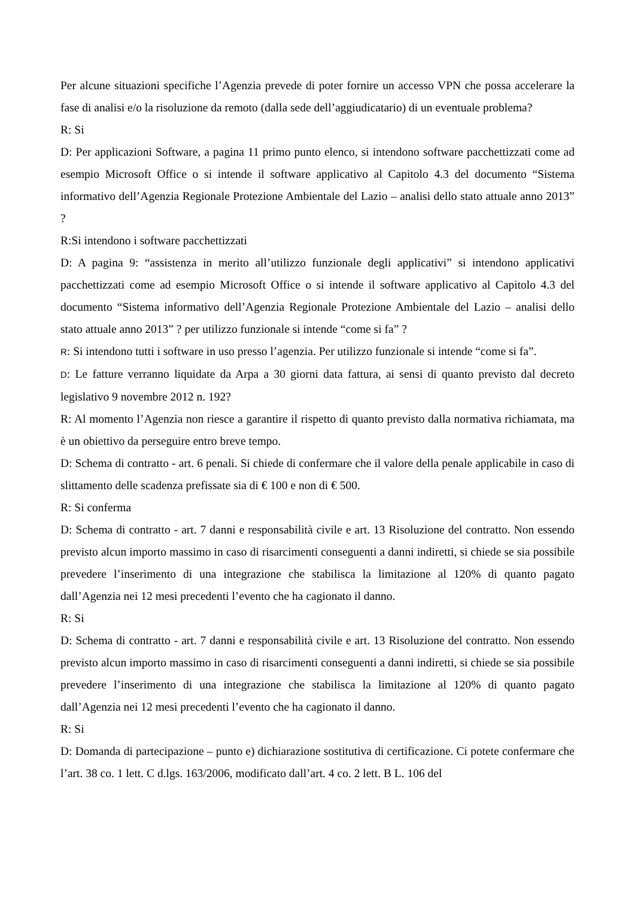Per alcune situazioni specifiche l’Agenzia prevede di poter fornire un accesso VPN che possa accelerare la fase di analisi e/o la risoluzione da remoto (dalla sede dell’aggiudicatario) di un eventuale problema?
R: Si
D: Per applicazioni Software, a pagina 11 primo punto elenco, si intendono software pacchettizzati come ad esempio Microsoft Office o si intende il software applicativo al Capitolo 4.3 del documento “Sistema informativo dell’Agenzia Regionale Protezione Ambientale del Lazio – analisi dello stato attuale anno 2013” ?
R:Si intendono i software pacchettizzati
D: A pagina 9: “assistenza in merito all’utilizzo funzionale degli applicativi” si intendono applicativi pacchettizzati come ad esempio Microsoft Office o si intende il software applicativo al Capitolo 4.3 del documento “Sistema informativo dell’Agenzia Regionale Protezione Ambientale del Lazio – analisi dello stato attuale anno 2013” ? per utilizzo funzionale si intende “come si fa” ?
R: Si intendono tutti i software in uso presso l’agenzia. Per utilizzo funzionale si intende “come si fa”.
D: Le fatture verranno liquidate da Arpa a 30 giorni data fattura, ai sensi di quanto previsto dal decreto legislativo 9 novembre 2012 n. 192?
R: Al momento l’Agenzia non riesce a garantire il rispetto di quanto previsto dalla normativa richiamata, ma è un obiettivo da perseguire entro breve tempo.
D: Schema di contratto - art. 6 penali. Si chiede di confermare che il valore della penale applicabile in caso di slittamento delle scadenza prefissate sia di € 100 e non di € 500.
R: Si conferma
D: Schema di contratto - art. 7 danni e responsabilità civile e art. 13 Risoluzione del contratto. Non essendo previsto alcun importo massimo in caso di risarcimenti conseguenti a danni indiretti, si chiede se sia possibile prevedere l’inserimento di una integrazione che stabilisca la limitazione al 120% di quanto pagato dall’Agenzia nei 12 mesi precedenti l’evento che ha cagionato il danno.
R: Si
D: Schema di contratto - art. 7 danni e responsabilità civile e art. 13 Risoluzione del contratto. Non essendo previsto alcun importo massimo in caso di risarcimenti conseguenti a danni indiretti, si chiede se sia possibile prevedere l’inserimento di una integrazione che stabilisca la limitazione al 120% di quanto pagato dall’Agenzia nei 12 mesi precedenti l’evento che ha cagionato il danno.
R: Si
D: Domanda di partecipazione – punto e) dichiarazione sostitutiva di certificazione. Ci potete confermare che l’art. 38 co. 1 lett. C d.lgs. 163/2006, modificato dall’art. 4 co. 2 lett. B L. 106 del